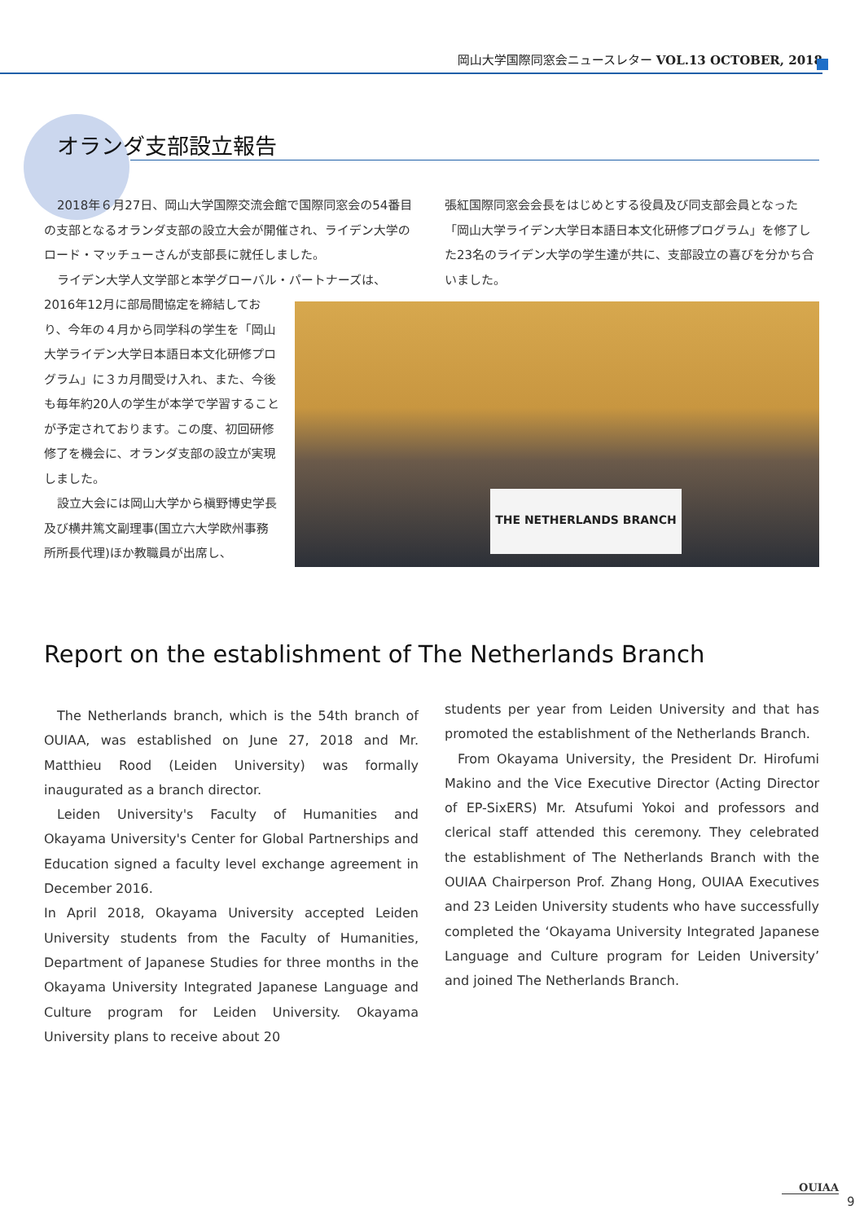岡山大学国際同窓会ニュースレター VOL.13 OCTOBER, 2018
オランダ支部設立報告
2018年６月27日、岡山大学国際交流会館で国際同窓会の54番目の支部となるオランダ支部の設立大会が開催され、ライデン大学のロード・マッチューさんが支部長に就任しました。
ライデン大学人文学部と本学グローバル・パートナーズは、
2016年12月に部局間協定を締結しており、今年の４月から同学科の学生を「岡山大学ライデン大学日本語日本文化研修プログラム」に３カ月間受け入れ、また、今後も毎年約20人の学生が本学で学習することが予定されております。この度、初回研修修了を機会に、オランダ支部の設立が実現しました。
設立大会には岡山大学から槇野博史学長及び横井篤文副理事(国立六大学欧州事務所所長代理)ほか教職員が出席し、
張紅国際同窓会会長をはじめとする役員及び同支部会員となった「岡山大学ライデン大学日本語日本文化研修プログラム」を修了した23名のライデン大学の学生達が共に、支部設立の喜びを分かち合いました。
THE NETHERLANDS BRANCH
Report on the establishment of The Netherlands Branch
The Netherlands branch, which is the 54th branch of OUIAA, was established on June 27, 2018 and Mr. Matthieu Rood (Leiden University) was formally inaugurated as a branch director.
Leiden University's Faculty of Humanities and Okayama University's Center for Global Partnerships and Education signed a faculty level exchange agreement in December 2016.
In April 2018, Okayama University accepted Leiden University students from the Faculty of Humanities, Department of Japanese Studies for three months in the Okayama University Integrated Japanese Language and Culture program for Leiden University. Okayama University plans to receive about 20
students per year from Leiden University and that has promoted the establishment of the Netherlands Branch.
From Okayama University, the President Dr. Hirofumi Makino and the Vice Executive Director (Acting Director of EP-SixERS) Mr. Atsufumi Yokoi and professors and clerical staff attended this ceremony. They celebrated the establishment of The Netherlands Branch with the OUIAA Chairperson Prof. Zhang Hong, OUIAA Executives and 23 Leiden University students who have successfully completed the ‘Okayama University Integrated Japanese Language and Culture program for Leiden University’ and joined The Netherlands Branch.
OUIAA
9